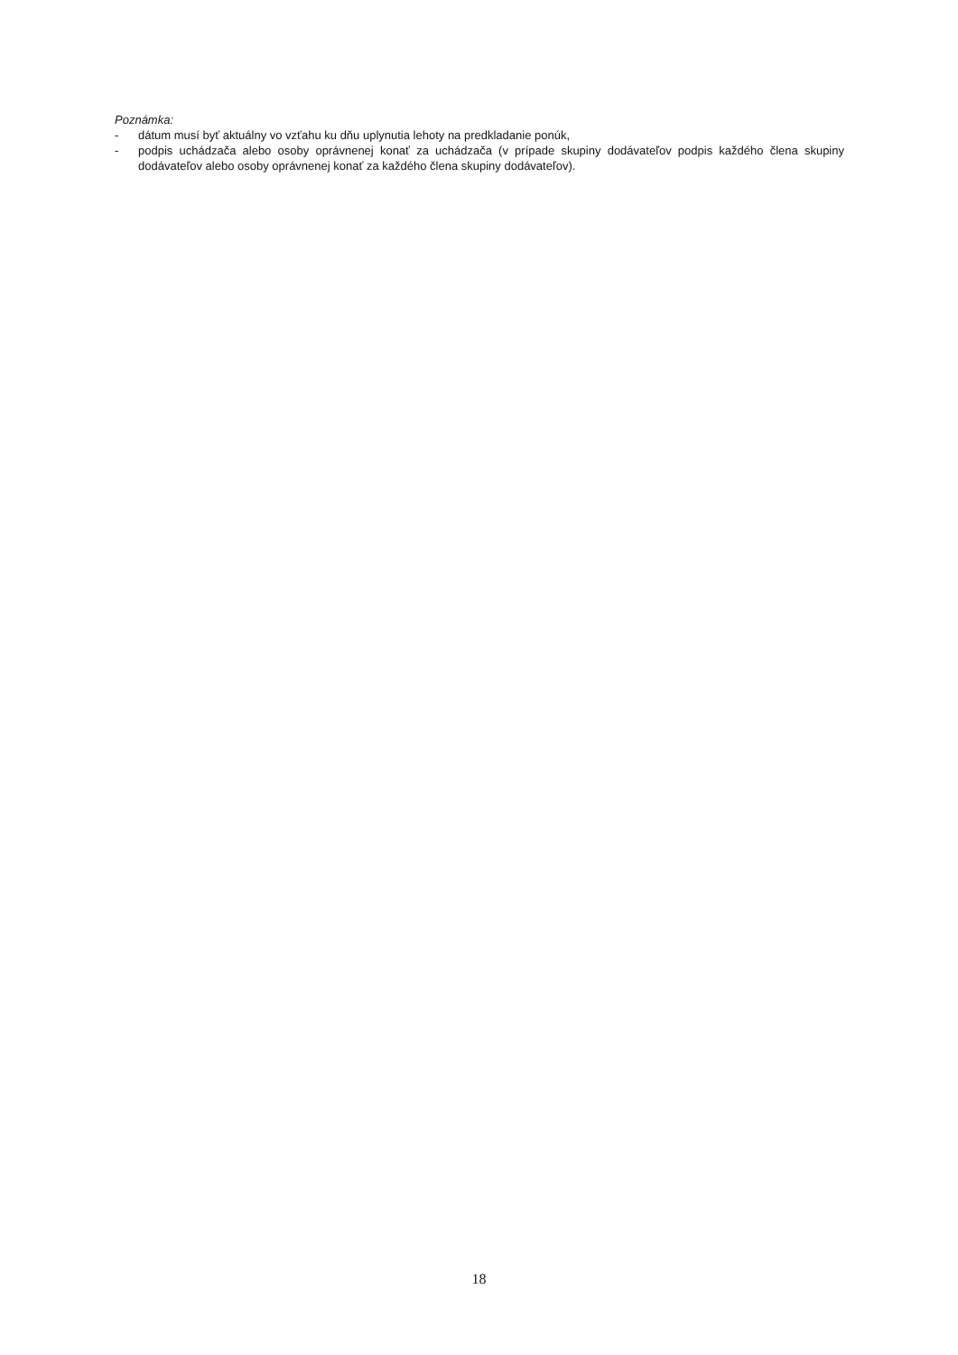Poznámka:
- dátum musí byť aktuálny vo vzťahu ku dňu uplynutia lehoty na predkladanie ponúk,
- podpis uchádzača alebo osoby oprávnenej konať za uchádzača (v prípade skupiny dodávateľov podpis každého člena skupiny dodávateľov alebo osoby oprávnenej konať za každého člena skupiny dodávateľov).
18